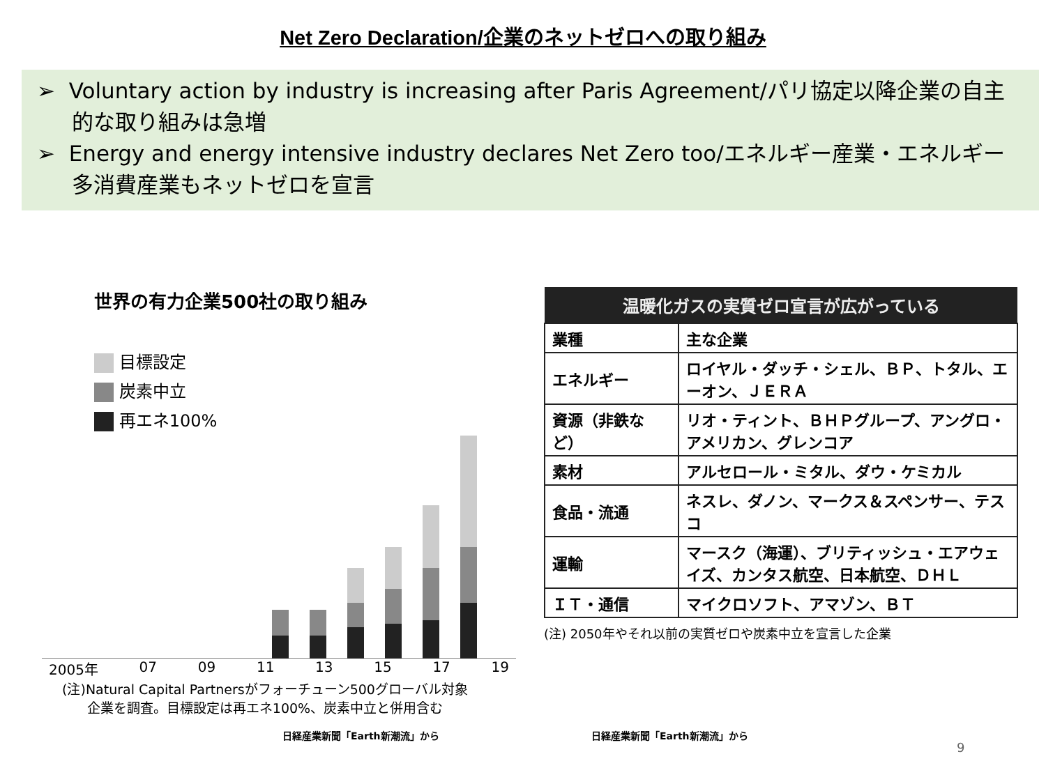Net Zero Declaration/企業のネットゼロへの取り組み
➢ Voluntary action by industry is increasing after Paris Agreement/パリ協定以降企業の自主的な取り組みは急増
➢ Energy and energy intensive industry declares Net Zero too/エネルギー産業・エネルギー多消費産業もネットゼロを宣言
世界の有力企業500社の取り組み
目標設定
炭素中立
再エネ100%
2005年 07 09 11 13 15 17 19
(注)Natural Capital Partnersがフォーチューン500グローバル対象
企業を調査。目標設定は再エネ100%、炭素中立と併用含む
| 温暖化ガスの実質ゼロ宣言が広がっている | |
| --- | --- |
| 業種 | 主な企業 |
| エネルギー | ロイヤル・ダッチ・シェル、ＢＰ、トタル、エーオン、ＪＥＲＡ |
| 資源（非鉄など） | リオ・ティント、ＢＨＰグループ、アングロ・アメリカン、グレンコア |
| 素材 | アルセロール・ミタル、ダウ・ケミカル |
| 食品・流通 | ネスレ、ダノン、マークス＆スペンサー、テスコ |
| 運輸 | マースク（海運）、ブリティッシュ・エアウェイズ、カンタス航空、日本航空、ＤＨＬ |
| ＩＴ・通信 | マイクロソフト、アマゾン、ＢＴ |
(注) 2050年やそれ以前の実質ゼロや炭素中立を宣言した企業
日経産業新聞「Earth新潮流」から 日経産業新聞「Earth新潮流」から
9